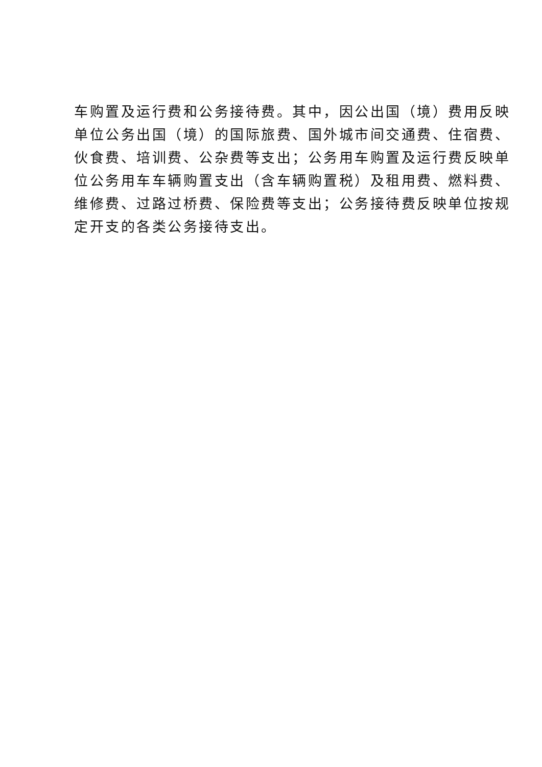车购置及运行费和公务接待费。其中，因公出国（境）费用反映
单位公务出国（境）的国际旅费、国外城市间交通费、住宿费、
伙食费、培训费、公杂费等支出；公务用车购置及运行费反映单
位公务用车车辆购置支出（含车辆购置税）及租用费、燃料费、
维修费、过路过桥费、保险费等支出；公务接待费反映单位按规
定开支的各类公务接待支出。